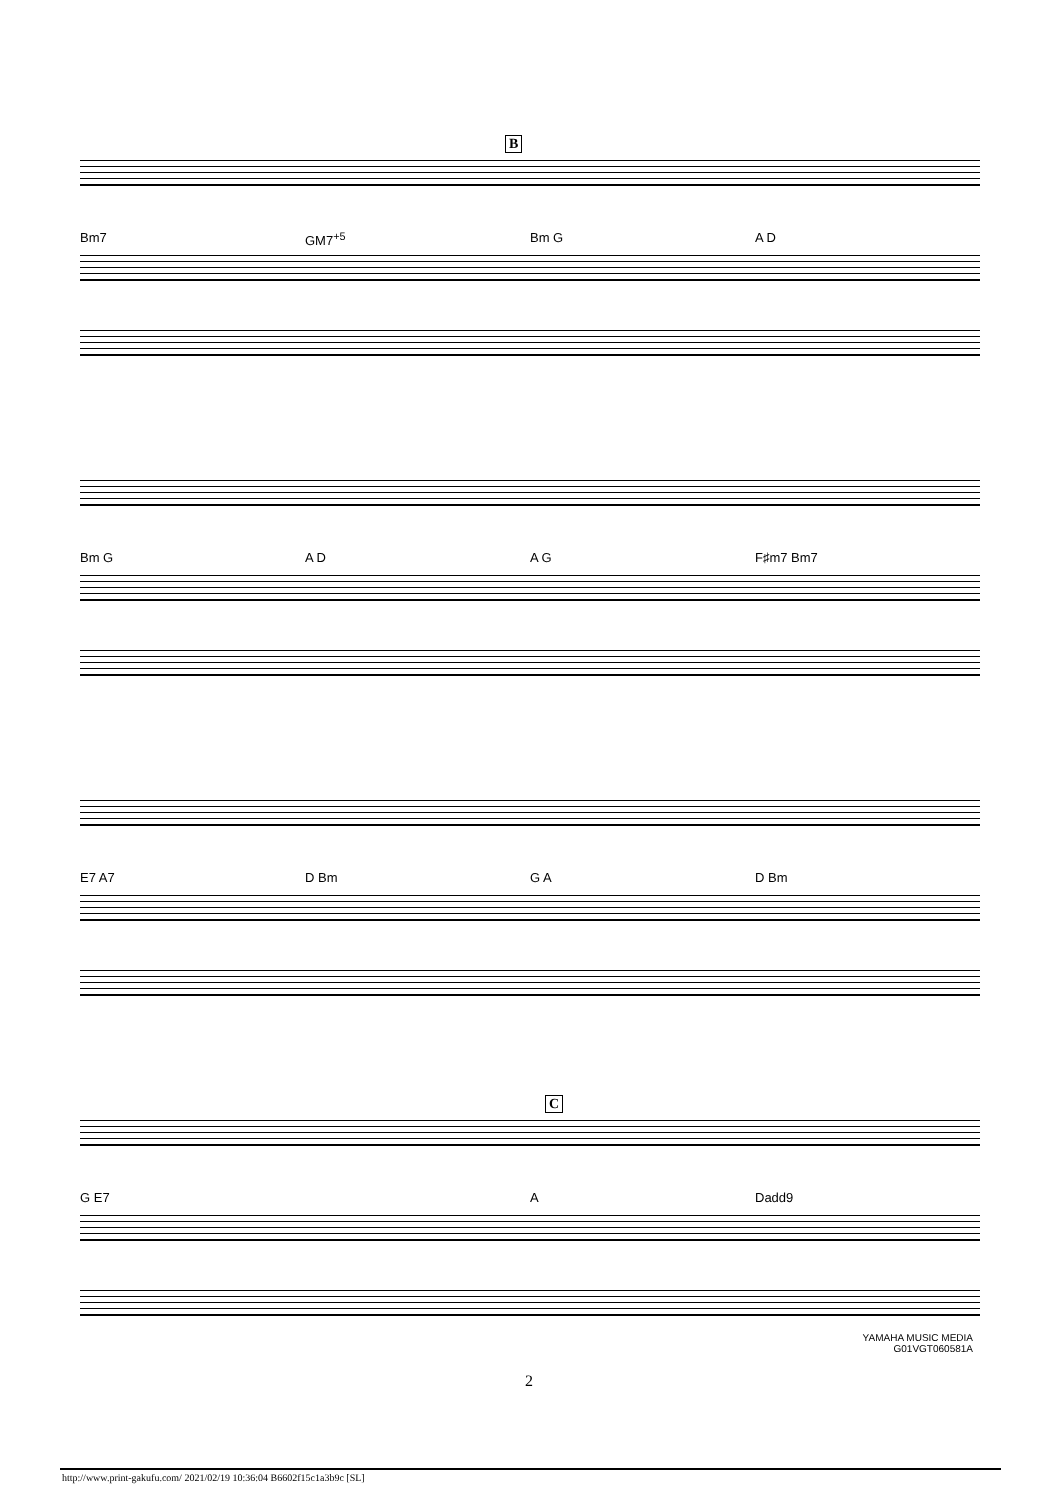B
Bm7 GM7<sup>+5</sup> Bm G A D
Bm G A D A G F♯m7 Bm7
E7 A7 D Bm G A D Bm
C
G E7 A Dadd9
YAMAHA MUSIC MEDIA
G01VGT060581A
2
http://www.print-gakufu.com/ 2021/02/19 10:36:04 B6602f15c1a3b9c [SL]